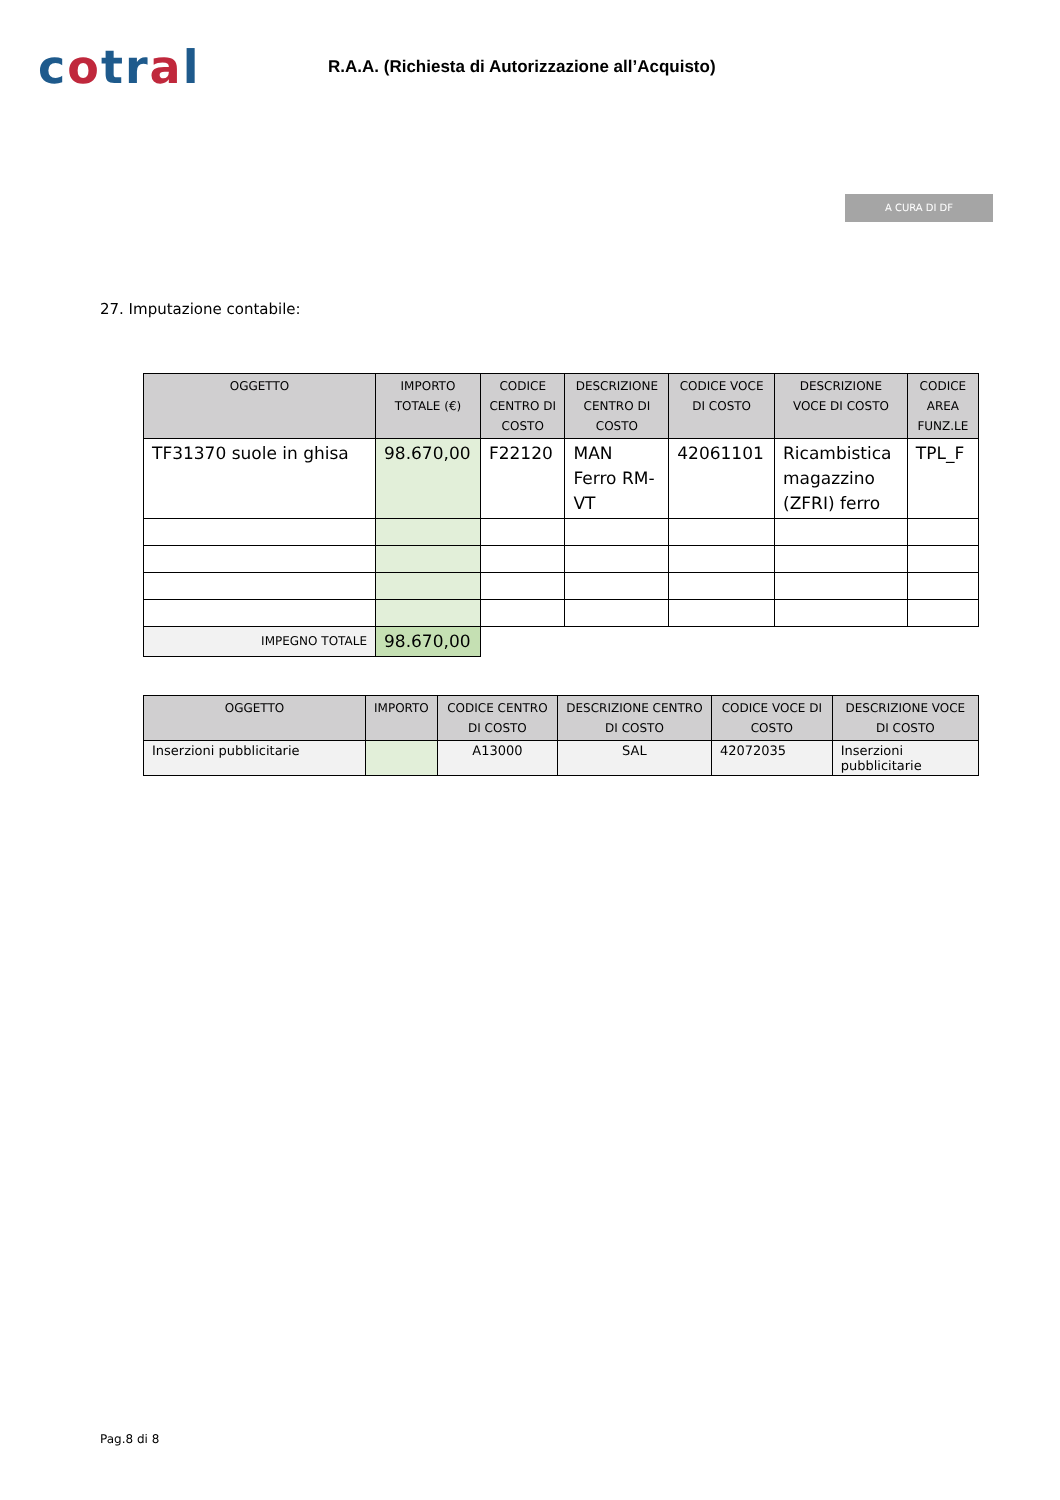cotral
R.A.A. (Richiesta di Autorizzazione all’Acquisto)
A CURA DI DF
27. Imputazione contabile:
| OGGETTO | IMPORTO TOTALE (€) | CODICE CENTRO DI COSTO | DESCRIZIONE CENTRO DI COSTO | CODICE VOCE DI COSTO | DESCRIZIONE VOCE DI COSTO | CODICE AREA FUNZ.LE |
| --- | --- | --- | --- | --- | --- | --- |
| TF31370 suole in ghisa | 98.670,00 | F22120 | MAN Ferro RM-VT | 42061101 | Ricambistica magazzino (ZFRI) ferro | TPL_F |
| IMPEGNO TOTALE | 98.670,00 | | | | | |
| OGGETTO | IMPORTO | CODICE CENTRO DI COSTO | DESCRIZIONE CENTRO DI COSTO | CODICE VOCE DI COSTO | DESCRIZIONE VOCE DI COSTO |
| --- | --- | --- | --- | --- | --- |
| Inserzioni pubblicitarie | | A13000 | SAL | 42072035 | Inserzioni pubblicitarie |
Pag.8 di 8